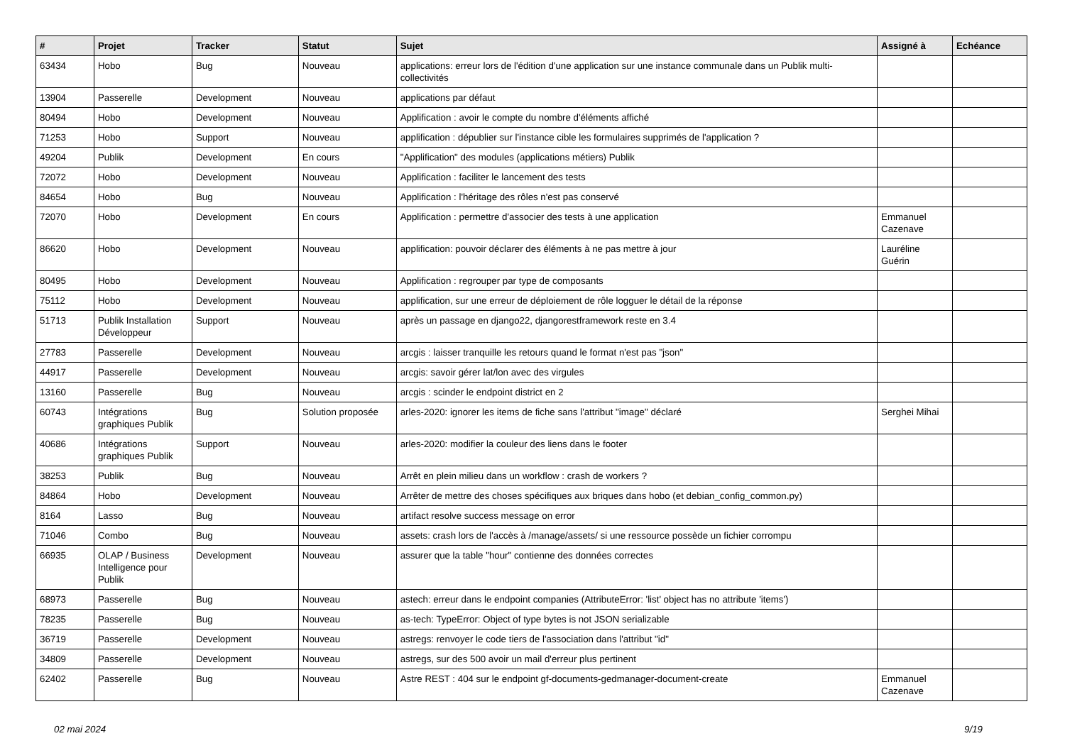| # | Projet | Tracker | Statut | Sujet | Assigné à | Echéance |
| --- | --- | --- | --- | --- | --- | --- |
| 63434 | Hobo | Bug | Nouveau | applications: erreur lors de l'édition d'une application sur une instance communale dans un Publik multi-collectivités | | |
| 13904 | Passerelle | Development | Nouveau | applications par défaut | | |
| 80494 | Hobo | Development | Nouveau | Applification : avoir le compte du nombre d'éléments affiché | | |
| 71253 | Hobo | Support | Nouveau | applification : dépublier sur l'instance cible les formulaires supprimés de l'application ? | | |
| 49204 | Publik | Development | En cours | "Applification" des modules (applications métiers) Publik | | |
| 72072 | Hobo | Development | Nouveau | Applification : faciliter le lancement des tests | | |
| 84654 | Hobo | Bug | Nouveau | Applification : l'héritage des rôles n'est pas conservé | | |
| 72070 | Hobo | Development | En cours | Applification : permettre d'associer des tests à une application | Emmanuel Cazenave | |
| 86620 | Hobo | Development | Nouveau | applification: pouvoir déclarer des éléments à ne pas mettre à jour | Lauréline Guérin | |
| 80495 | Hobo | Development | Nouveau | Applification : regrouper par type de composants | | |
| 75112 | Hobo | Development | Nouveau | applification, sur une erreur de déploiement de rôle logguer le détail de la réponse | | |
| 51713 | Publik Installation Développeur | Support | Nouveau | après un passage en django22, djangorestframework reste en 3.4 | | |
| 27783 | Passerelle | Development | Nouveau | arcgis : laisser tranquille les retours quand le format n'est pas "json" | | |
| 44917 | Passerelle | Development | Nouveau | arcgis: savoir gérer lat/lon avec des virgules | | |
| 13160 | Passerelle | Bug | Nouveau | arcgis : scinder le endpoint district en 2 | | |
| 60743 | Intégrations graphiques Publik | Bug | Solution proposée | arles-2020: ignorer les items de fiche sans l'attribut "image" déclaré | Serghei Mihai | |
| 40686 | Intégrations graphiques Publik | Support | Nouveau | arles-2020: modifier la couleur des liens dans le footer | | |
| 38253 | Publik | Bug | Nouveau | Arrêt en plein milieu dans un workflow : crash de workers ? | | |
| 84864 | Hobo | Development | Nouveau | Arrêter de mettre des choses spécifiques aux briques dans hobo (et debian_config_common.py) | | |
| 8164 | Lasso | Bug | Nouveau | artifact resolve success message on error | | |
| 71046 | Combo | Bug | Nouveau | assets: crash lors de l'accès à /manage/assets/ si une ressource possède un fichier corrompu | | |
| 66935 | OLAP / Business Intelligence pour Publik | Development | Nouveau | assurer que la table "hour" contienne des données correctes | | |
| 68973 | Passerelle | Bug | Nouveau | astech: erreur dans le endpoint companies (AttributeError: 'list' object has no attribute 'items') | | |
| 78235 | Passerelle | Bug | Nouveau | as-tech: TypeError: Object of type bytes is not JSON serializable | | |
| 36719 | Passerelle | Development | Nouveau | astregs: renvoyer le code tiers de l'association dans l'attribut "id" | | |
| 34809 | Passerelle | Development | Nouveau | astregs, sur des 500 avoir un mail d'erreur plus pertinent | | |
| 62402 | Passerelle | Bug | Nouveau | Astre REST : 404 sur le endpoint gf-documents-gedmanager-document-create | Emmanuel Cazenave | |
02 mai 2024 9/19